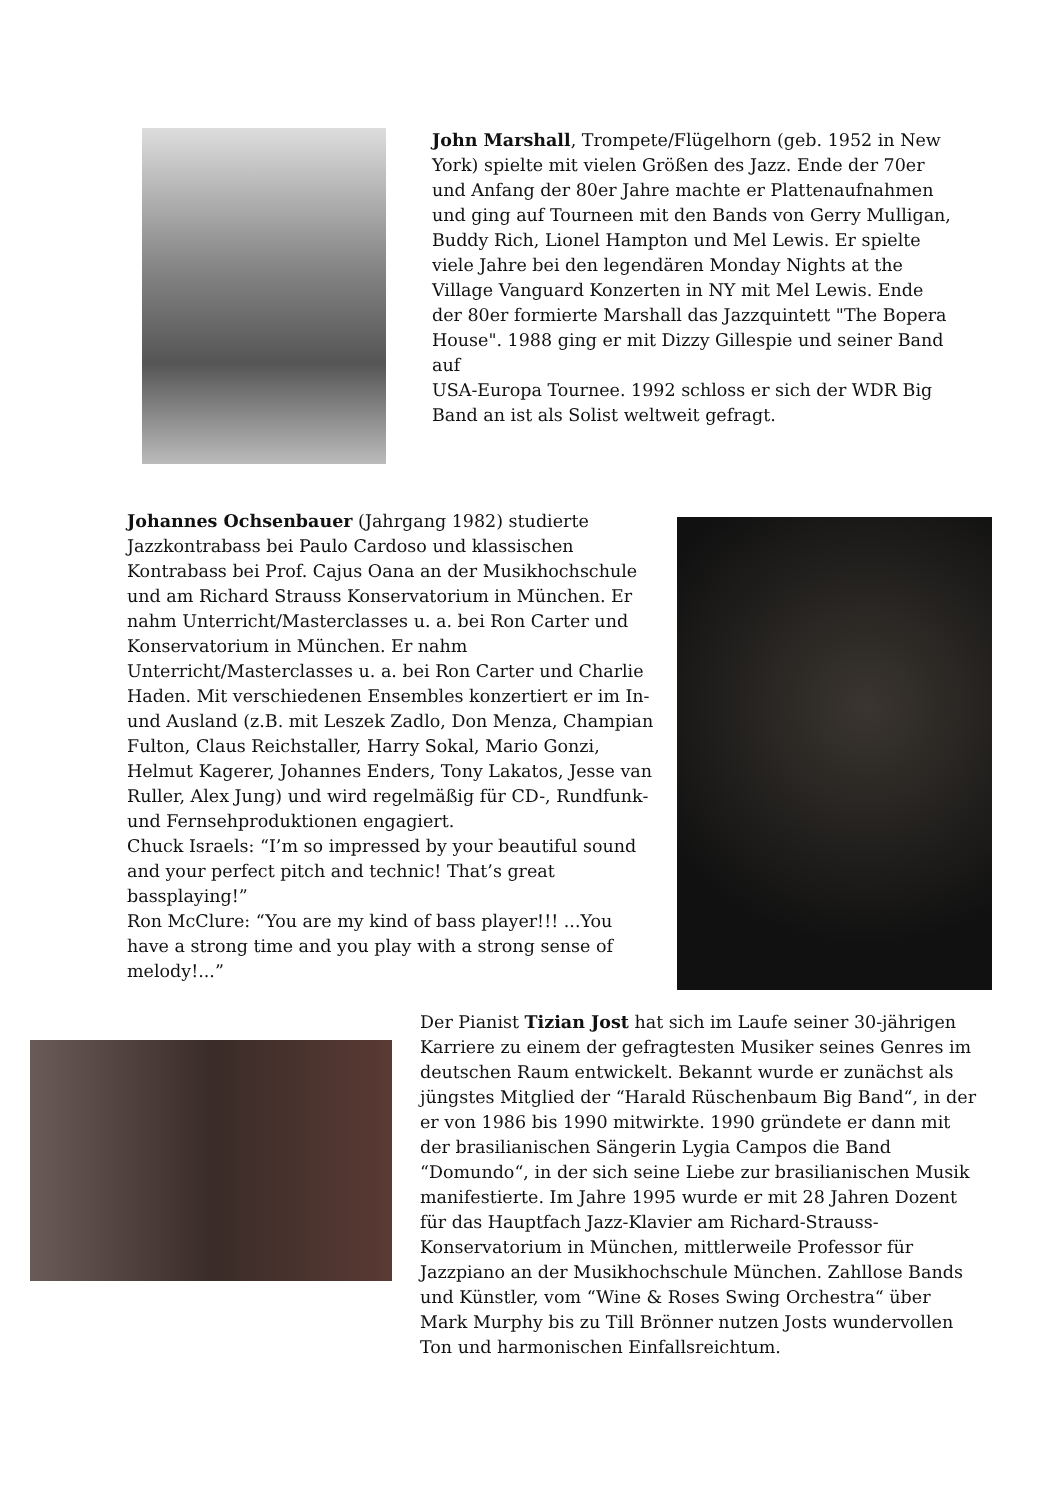John Marshall, Trompete/Flügelhorn (geb. 1952 in New York) spielte mit vielen Größen des Jazz. Ende der 70er und Anfang der 80er Jahre machte er Plattenaufnahmen und ging auf Tourneen mit den Bands von Gerry Mulligan, Buddy Rich, Lionel Hampton und Mel Lewis. Er spielte viele Jahre bei den legendären Monday Nights at the Village Vanguard Konzerten in NY mit Mel Lewis. Ende der 80er formierte Marshall das Jazzquintett "The Bopera House". 1988 ging er mit Dizzy Gillespie und seiner Band auf
USA-Europa Tournee. 1992 schloss er sich der WDR Big Band an ist als Solist weltweit gefragt.
Johannes Ochsenbauer (Jahrgang 1982) studierte Jazzkontrabass bei Paulo Cardoso und klassischen Kontrabass bei Prof. Cajus Oana an der Musikhochschule und am Richard Strauss Konservatorium in München. Er nahm Unterricht/Masterclasses u. a. bei Ron Carter und Konservatorium in München. Er nahm Unterricht/Masterclasses u. a. bei Ron Carter und Charlie Haden. Mit verschiedenen Ensembles konzertiert er im In- und Ausland (z.B. mit Leszek Zadlo, Don Menza, Champian Fulton, Claus Reichstaller, Harry Sokal, Mario Gonzi, Helmut Kagerer, Johannes Enders, Tony Lakatos, Jesse van Ruller, Alex Jung) und wird regelmäßig für CD-, Rundfunk- und Fernsehproduktionen engagiert.
Chuck Israels: “I’m so impressed by your beautiful sound and your perfect pitch and technic! That’s great bassplaying!”
Ron McClure: “You are my kind of bass player!!! ...You have a strong time and you play with a strong sense of melody!...”
Der Pianist Tizian Jost hat sich im Laufe seiner 30-jährigen Karriere zu einem der gefragtesten Musiker seines Genres im deutschen Raum entwickelt. Bekannt wurde er zunächst als jüngstes Mitglied der “Harald Rüschenbaum Big Band“, in der er von 1986 bis 1990 mitwirkte. 1990 gründete er dann mit der brasilianischen Sängerin Lygia Campos die Band “Domundo“, in der sich seine Liebe zur brasilianischen Musik manifestierte. Im Jahre 1995 wurde er mit 28 Jahren Dozent für das Hauptfach Jazz-Klavier am Richard-Strauss-Konservatorium in München, mittlerweile Professor für Jazzpiano an der Musikhochschule München. Zahllose Bands und Künstler, vom “Wine & Roses Swing Orchestra“ über Mark Murphy bis zu Till Brönner nutzen Josts wundervollen Ton und harmonischen Einfallsreichtum.